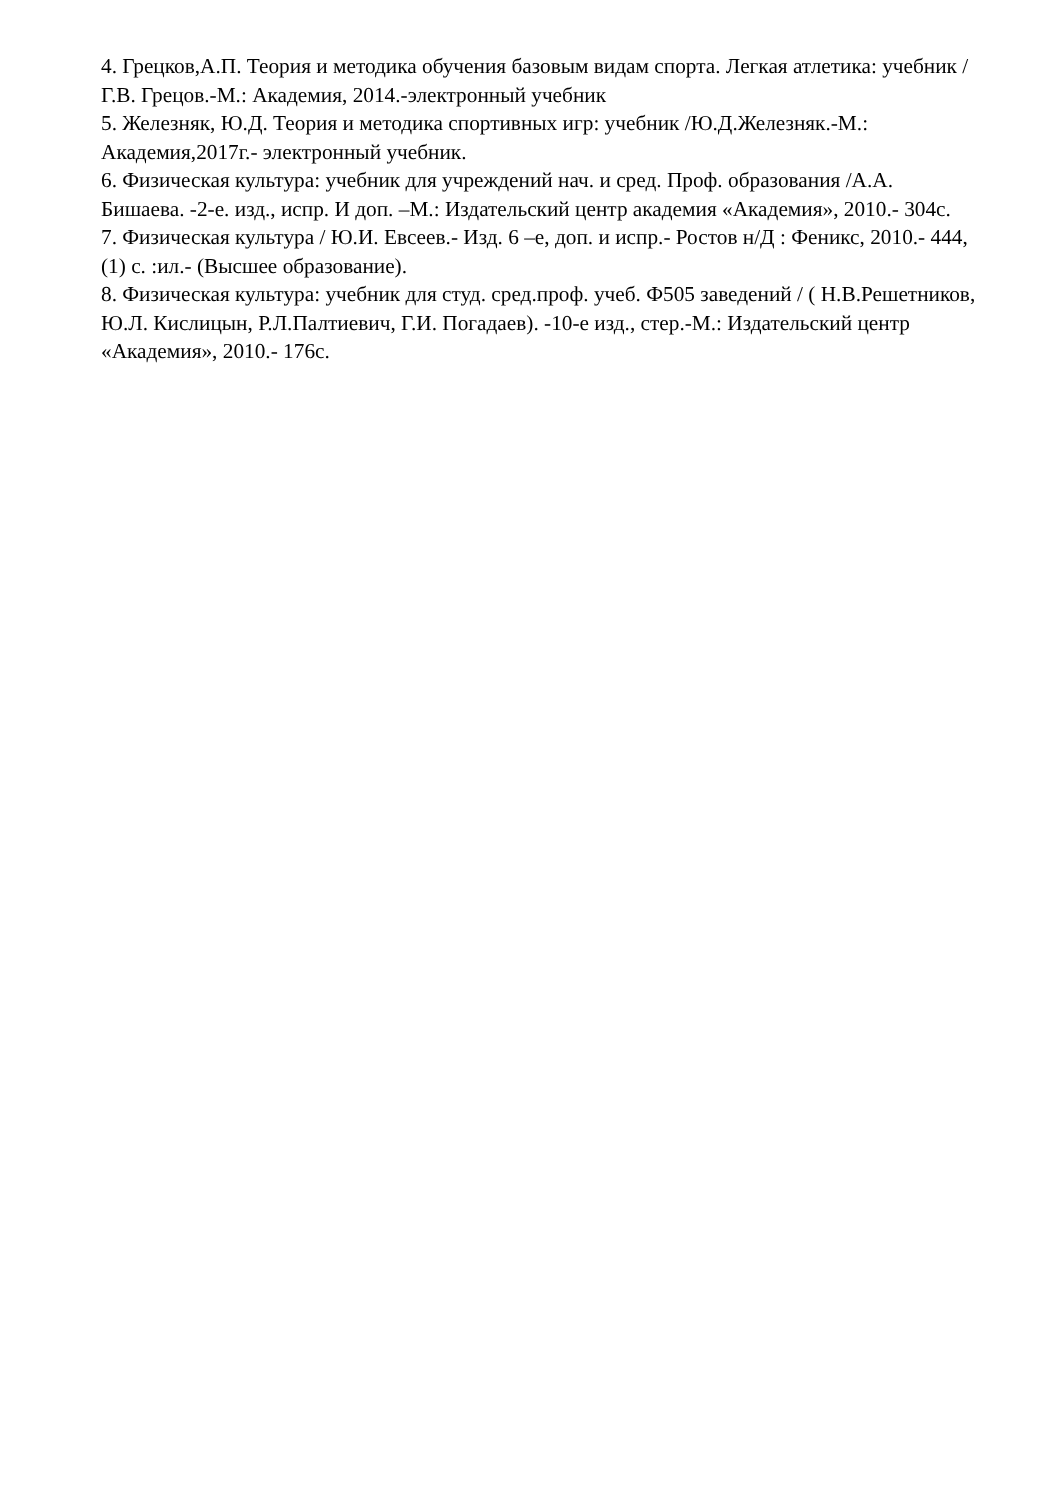4. Грецков,А.П. Теория и методика обучения базовым видам спорта. Легкая атлетика: учебник /Г.В. Грецов.-М.: Академия, 2014.-электронный учебник
5. Железняк, Ю.Д. Теория и методика спортивных игр: учебник /Ю.Д.Железняк.-М.: Академия,2017г.- электронный учебник.
6. Физическая культура: учебник для учреждений нач. и сред. Проф. образования /А.А. Бишаева. -2-е. изд., испр. И доп. –М.: Издательский центр академия «Академия», 2010.- 304с.
7. Физическая культура / Ю.И. Евсеев.- Изд. 6 –е, доп. и испр.- Ростов н/Д : Феникс, 2010.- 444,(1) с. :ил.- (Высшее образование).
8. Физическая культура: учебник для студ. сред.проф. учеб. Ф505 заведений / ( Н.В.Решетников, Ю.Л. Кислицын, Р.Л.Палтиевич, Г.И. Погадаев). -10-е изд., стер.-М.: Издательский центр «Академия», 2010.- 176с.